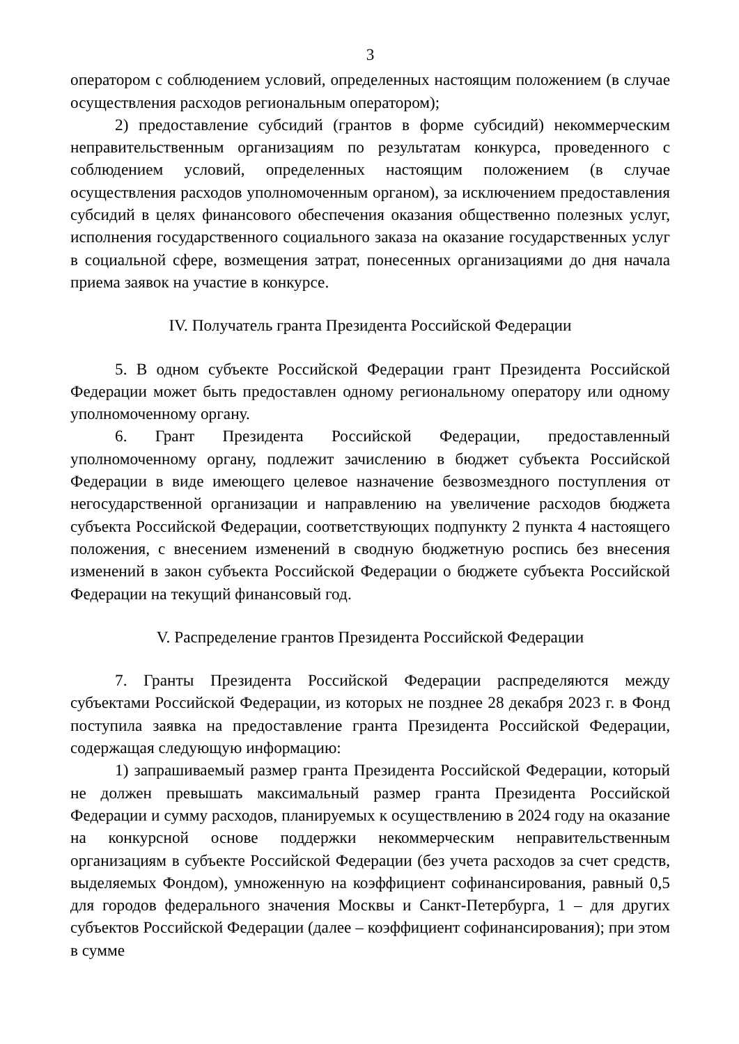3
оператором с соблюдением условий, определенных настоящим положением (в случае осуществления расходов региональным оператором);
2) предоставление субсидий (грантов в форме субсидий) некоммерческим неправительственным организациям по результатам конкурса, проведенного с соблюдением условий, определенных настоящим положением (в случае осуществления расходов уполномоченным органом), за исключением предоставления субсидий в целях финансового обеспечения оказания общественно полезных услуг, исполнения государственного социального заказа на оказание государственных услуг в социальной сфере, возмещения затрат, понесенных организациями до дня начала приема заявок на участие в конкурсе.
IV. Получатель гранта Президента Российской Федерации
5. В одном субъекте Российской Федерации грант Президента Российской Федерации может быть предоставлен одному региональному оператору или одному уполномоченному органу.
6. Грант Президента Российской Федерации, предоставленный уполномоченному органу, подлежит зачислению в бюджет субъекта Российской Федерации в виде имеющего целевое назначение безвозмездного поступления от негосударственной организации и направлению на увеличение расходов бюджета субъекта Российской Федерации, соответствующих подпункту 2 пункта 4 настоящего положения, с внесением изменений в сводную бюджетную роспись без внесения изменений в закон субъекта Российской Федерации о бюджете субъекта Российской Федерации на текущий финансовый год.
V. Распределение грантов Президента Российской Федерации
7. Гранты Президента Российской Федерации распределяются между субъектами Российской Федерации, из которых не позднее 28 декабря 2023 г. в Фонд поступила заявка на предоставление гранта Президента Российской Федерации, содержащая следующую информацию:
1) запрашиваемый размер гранта Президента Российской Федерации, который не должен превышать максимальный размер гранта Президента Российской Федерации и сумму расходов, планируемых к осуществлению в 2024 году на оказание на конкурсной основе поддержки некоммерческим неправительственным организациям в субъекте Российской Федерации (без учета расходов за счет средств, выделяемых Фондом), умноженную на коэффициент софинансирования, равный 0,5 для городов федерального значения Москвы и Санкт-Петербурга, 1 – для других субъектов Российской Федерации (далее – коэффициент софинансирования); при этом в сумме